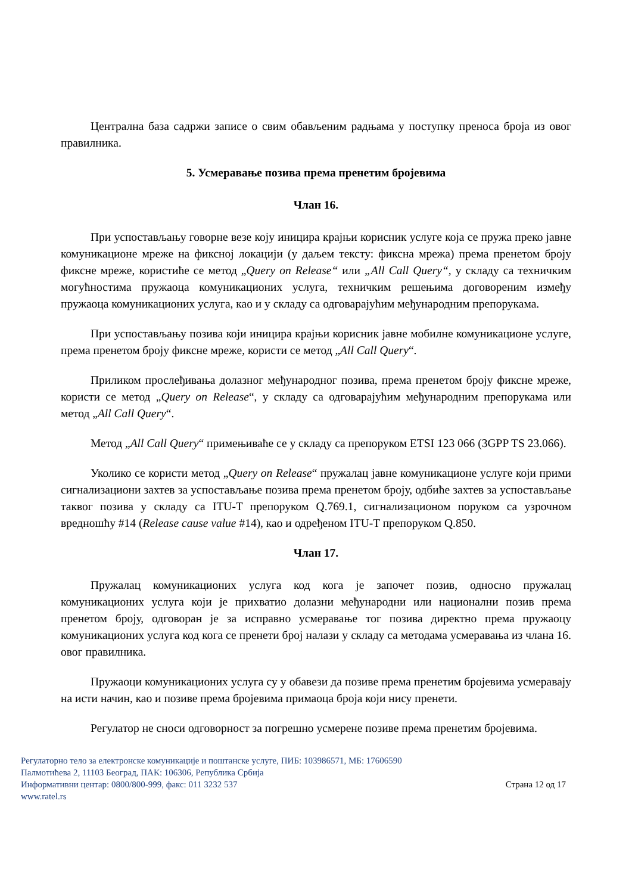Централна база садржи записе о свим обављеним радњама у поступку преноса броја из овог правилника.
5. Усмеравање позива према пренетим бројевима
Члан 16.
При успостављању говорне везе коју иницира крајњи корисник услуге која се пружа преко јавне комуникационе мреже на фиксној локацији (у даљем тексту: фиксна мрежа) према пренетом броју фиксне мреже, користиће се метод „Query on Release“ или „All Call Query“, у складу са техничким могућностима пружаоца комуникационих услуга, техничким решењима договореним између пружаоца комуникационих услуга, као и у складу са одговарајућим међународним препорукама.
При успостављању позива који иницира крајњи корисник јавне мобилне комуникационе услуге, према пренетом броју фиксне мреже, користи се метод „All Call Query“.
Приликом прослеђивања долазног међународног позива, према пренетом броју фиксне мреже, користи се метод „Query on Release“, у складу са одговарајућим међународним препорукама или метод „All Call Query“.
Метод „All Call Query“ примењиваће се у складу са препоруком ETSI 123 066 (3GPP TS 23.066).
Уколико се користи метод „Query on Release“ пружалац јавне комуникационе услуге који прими сигнализациони захтев за успостављање позива према пренетом броју, одбиће захтев за успостављање таквог позива у складу са ITU-T препоруком Q.769.1, сигнализационом поруком са узрочном вредношћу #14 (Release cause value #14), као и одређеном ITU-T препоруком Q.850.
Члан 17.
Пружалац комуникационих услуга код кога је започет позив, односно пружалац комуникационих услуга који је прихватио долазни међународни или национални позив према пренетом броју, одговоран је за исправно усмеравање тог позива директно према пружаоцу комуникационих услуга код кога се пренети број налази у складу са методама усмеравања из члана 16. овог правилника.
Пружаоци комуникационих услуга су у обавези да позиве према пренетим бројевима усмеравају на исти начин, као и позиве према бројевима примаоца броја који нису пренети.
Регулатор не сноси одговорност за погрешно усмерене позиве према пренетим бројевима.
Регулаторно тело за електронске комуникације и поштанске услуге, ПИБ: 103986571, МБ: 17606590
Палмотићева 2, 11103 Београд, ПАК: 106306, Република Србија
Информативни центар: 0800/800-999, факс: 011 3232 537 Страна 12 од 17
www.ratel.rs